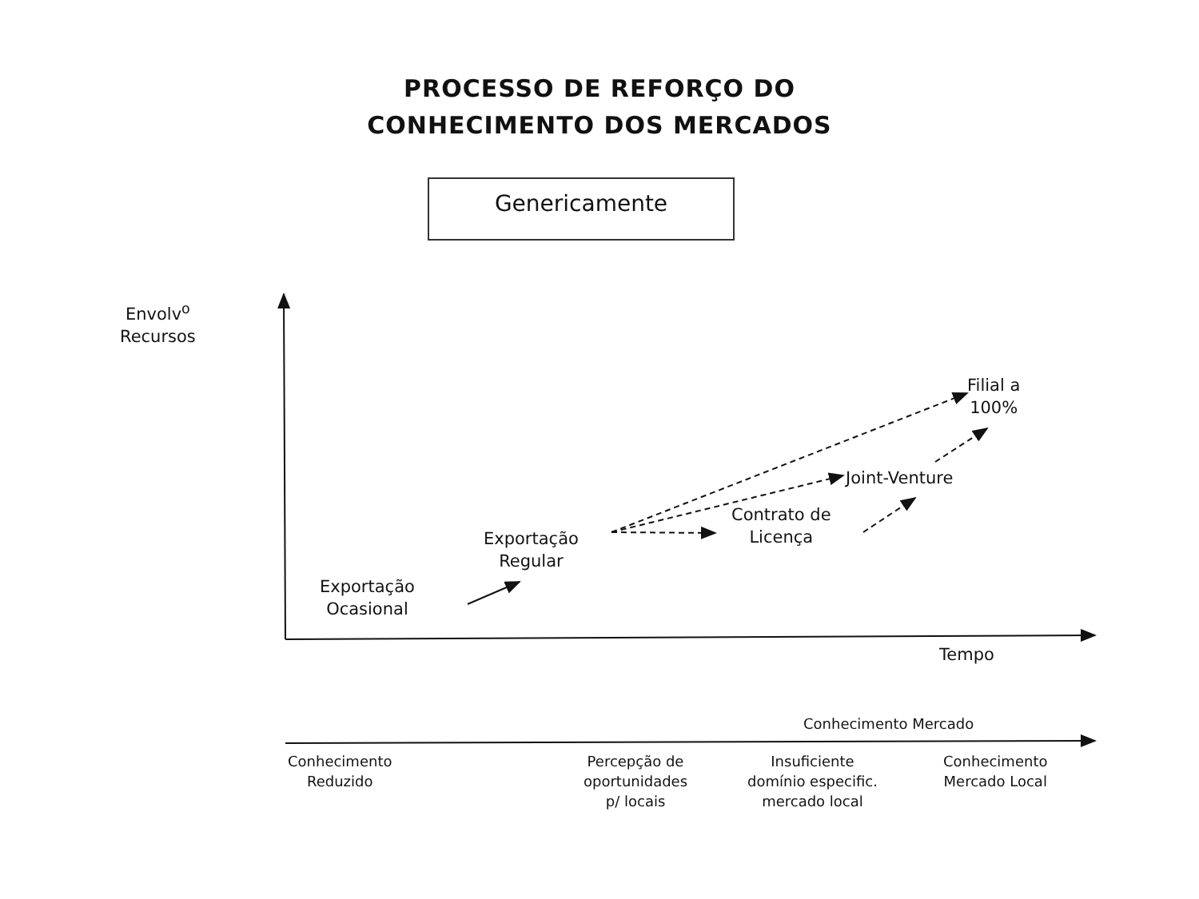PROCESSO DE REFORÇO DO
CONHECIMENTO DOS MERCADOS
Genericamente
Envolv<sup>o</sup>
Recursos
Filial a
100%
Joint-Venture
Contrato de
Licença
Exportação
Regular
Exportação
Ocasional
Tempo
Conhecimento Mercado
Conhecimento
Reduzido
Percepção de
oportunidades
p/ locais
Insuficiente
domínio especific.
mercado local
Conhecimento
Mercado Local